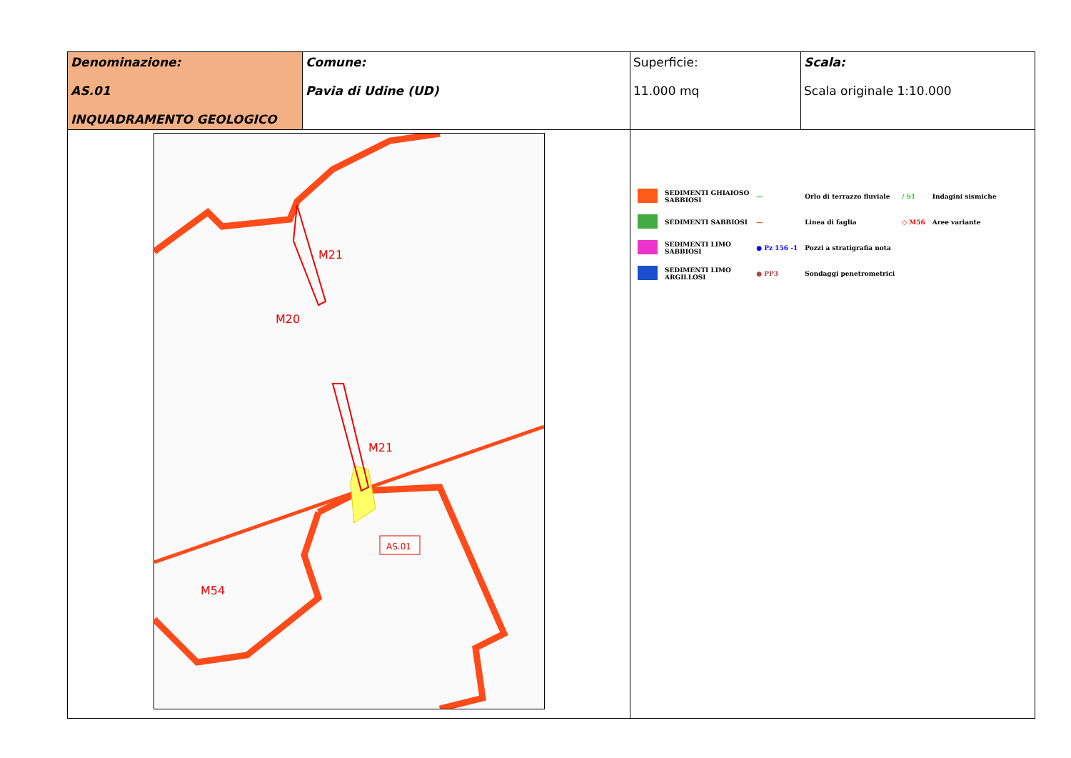| Denominazione: AS.01 INQUADRAMENTO GEOLOGICO | Comune: Pavia di Udine (UD) | Superficie: 11.000 mq | Scala: Scala originale 1:10.000 |
| M21 M20 M21 M54 AS.01 | | / / SEDIMENTI GHIAIOSO SABBIOSI / — / Orlo di terrazzo fluviale / / S1 / Indagini sismiche / / / SEDIMENTI SABBIOSI / — / Linea di faglia / ◇ M56 / Aree variante / / / SEDIMENTI LIMO SABBIOSI / ● Pz 156 -1 / Pozzi a stratigrafia nota / / / / / SEDIMENTI LIMO ARGILLOSI / ● PP3 / Sondaggi penetrometrici / / / | |